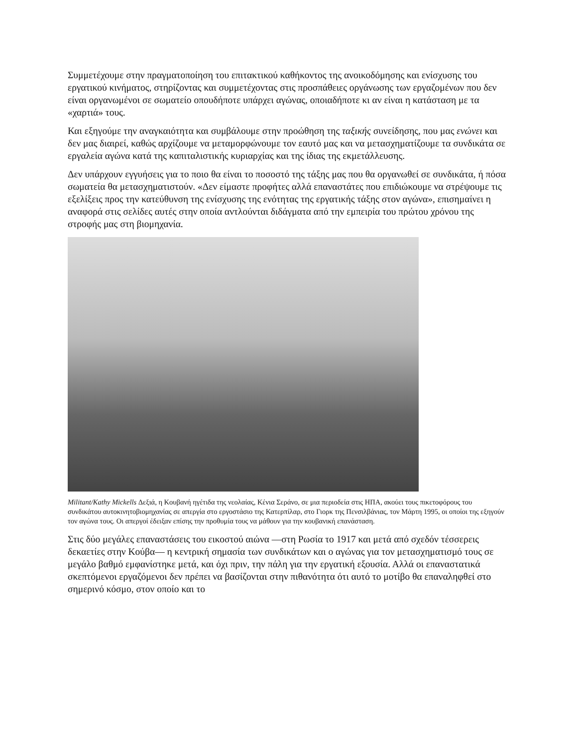Συμμετέχουμε στην πραγματοποίηση του επιτακτικού καθήκοντος της ανοικοδόμησης και ενίσχυσης του εργατικού κινήματος, στηρίζοντας και συμμετέχοντας στις προσπάθειες οργάνωσης των εργαζομένων που δεν είναι οργανωμένοι σε σωματείο οπουδήποτε υπάρχει αγώνας, οποιαδήποτε κι αν είναι η κατάσταση με τα «χαρτιά» τους.
Και εξηγούμε την αναγκαιότητα και συμβάλουμε στην προώθηση της ταξικής συνείδησης, που μας ενώνει και δεν μας διαιρεί, καθώς αρχίζουμε να μεταμορφώνουμε τον εαυτό μας και να μετασχηματίζουμε τα συνδικάτα σε εργαλεία αγώνα κατά της καπιταλιστικής κυριαρχίας και της ίδιας της εκμετάλλευσης.
Δεν υπάρχουν εγγυήσεις για το ποιο θα είναι το ποσοστό της τάξης μας που θα οργανωθεί σε συνδικάτα, ή πόσα σωματεία θα μετασχηματιστούν. «Δεν είμαστε προφήτες αλλά επαναστάτες που επιδιώκουμε να στρέψουμε τις εξελίξεις προς την κατεύθυνση της ενίσχυσης της ενότητας της εργατικής τάξης στον αγώνα», επισημαίνει η αναφορά στις σελίδες αυτές στην οποία αντλούνται διδάγματα από την εμπειρία του πρώτου χρόνου της στροφής μας στη βιομηχανία.
Militant/Kathy Mickells Δεξιά, η Κουβανή ηγέτιδα της νεολαίας, Κένια Σεράνο, σε μια περιοδεία στις ΗΠΑ, ακούει τους πικετοφόρους του συνδικάτου αυτοκινητοβιομηχανίας σε απεργία στο εργοστάσιο της Κατερπίλαρ, στο Γιορκ της Πενσιλβάνιας, τον Μάρτη 1995, οι οποίοι της εξηγούν τον αγώνα τους. Οι απεργοί έδειξαν επίσης την προθυμία τους να μάθουν για την κουβανική επανάσταση.
Στις δύο μεγάλες επαναστάσεις του εικοστού αιώνα —στη Ρωσία το 1917 και μετά από σχεδόν τέσσερεις δεκαετίες στην Κούβα— η κεντρική σημασία των συνδικάτων και ο αγώνας για τον μετασχηματισμό τους σε μεγάλο βαθμό εμφανίστηκε μετά, και όχι πριν, την πάλη για την εργατική εξουσία. Αλλά οι επαναστατικά σκεπτόμενοι εργαζόμενοι δεν πρέπει να βασίζονται στην πιθανότητα ότι αυτό το μοτίβο θα επαναληφθεί στο σημερινό κόσμο, στον οποίο και το